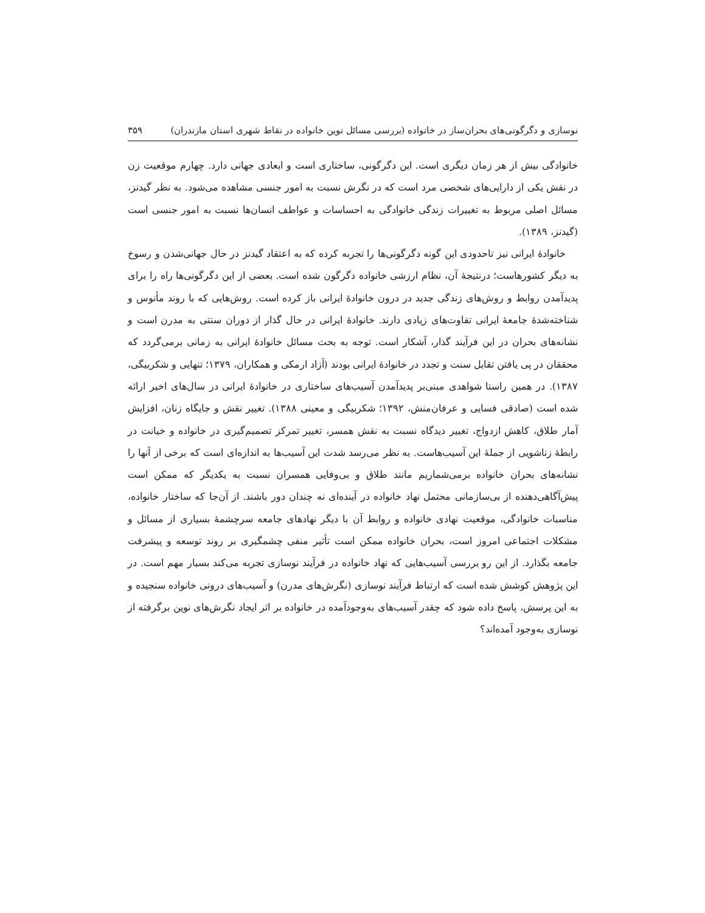نوسازی و دگرگونی‌های بحران‌ساز در خانواده (بررسی مسائل نوین خانواده در نقاط شهری استان مازندران) ۳۵۹
خانوادگی بیش از هر زمان دیگری است. این دگرگونی، ساختاری است و ابعادی جهانی دارد. چهارم موقعیت زن در نقش یکی از دارایی‌های شخصی مرد است که در نگرش نسبت به امور جنسی مشاهده می‌شود. به نظر گیدنز، مسائل اصلی مربوط به تغییرات زندگی خانوادگی به احساسات و عواطف انسان‌ها نسبت به امور جنسی است (گیدنز، ۱۳۸۹).
خانوادهٔ ایرانی نیز تاحدودی این گونه دگرگونی‌ها را تجربه کرده که به اعتقاد گیدنز در حال جهانی‌شدن و رسوخ به دیگر کشورهاست؛ درنتیجهٔ آن، نظام ارزشی خانواده دگرگون شده است. بعضی از این دگرگونی‌ها راه را برای پدیدآمدن روابط و روش‌های زندگی جدید در درون خانوادهٔ ایرانی باز کرده است. روش‌هایی که با روند مأنوس و شناخته‌شدهٔ جامعهٔ ایرانی تفاوت‌های زیادی دارند. خانوادهٔ ایرانی در حال گذار از دوران سنتی به مدرن است و نشانه‌های بحران در این فرآیند گذار، آشکار است. توجه به بحث مسائل خانوادهٔ ایرانی به زمانی برمی‌گردد که محققان در پی یافتن تقابل سنت و تجدد در خانوادهٔ ایرانی بودند (آزاد ارمکی و همکاران، ۱۳۷۹؛ تنهایی و شکربیگی، ۱۳۸۷). در همین راستا شواهدی مبنی‌بر پدیدآمدن آسیب‌های ساختاری در خانوادهٔ ایرانی در سال‌های اخیر ارائه شده است (صادقی فسایی و عرفان‌منش، ۱۳۹۲؛ شکربیگی و معینی ۱۳۸۸). تغییر نقش و جایگاه زنان، افزایش آمار طلاق، کاهش ازدواج، تغییر دیدگاه نسبت به نقش همسر، تغییر تمرکز تصمیم‌گیری در خانواده و خیانت در رابطهٔ زناشویی از جملهٔ این آسیب‌هاست. به نظر می‌رسد شدت این آسیب‌ها به اندازه‌ای است که برخی از آنها را نشانه‌های بحران خانواده برمی‌شماریم مانند طلاق و بی‌وفایی همسران نسبت به یکدیگر که ممکن است پیش‌آگاهی‌دهنده از بی‌سازمانی محتمل نهاد خانواده در آینده‌ای نه چندان دور باشند. از آن‌جا که ساختار خانواده، مناسبات خانوادگی، موقعیت نهادی خانواده و روابط آن با دیگر نهادهای جامعه سرچشمهٔ بسیاری از مسائل و مشکلات اجتماعی امروز است، بحران خانواده ممکن است تأثیر منفی چشمگیری بر روند توسعه و پیشرفت جامعه بگذارد. از این رو بررسی آسیب‌هایی که نهاد خانواده در فرآیند نوسازی تجربه می‌کند بسیار مهم است. در این پژوهش کوشش شده است که ارتباط فرآیند نوسازی (نگرش‌های مدرن) و آسیب‌های درونی خانواده سنجیده و به این پرسش، پاسخ داده شود که چقدر آسیب‌های به‌وجودآمده در خانواده بر اثر ایجاد نگرش‌های نوین برگرفته از نوسازی به‌وجود آمده‌اند؟